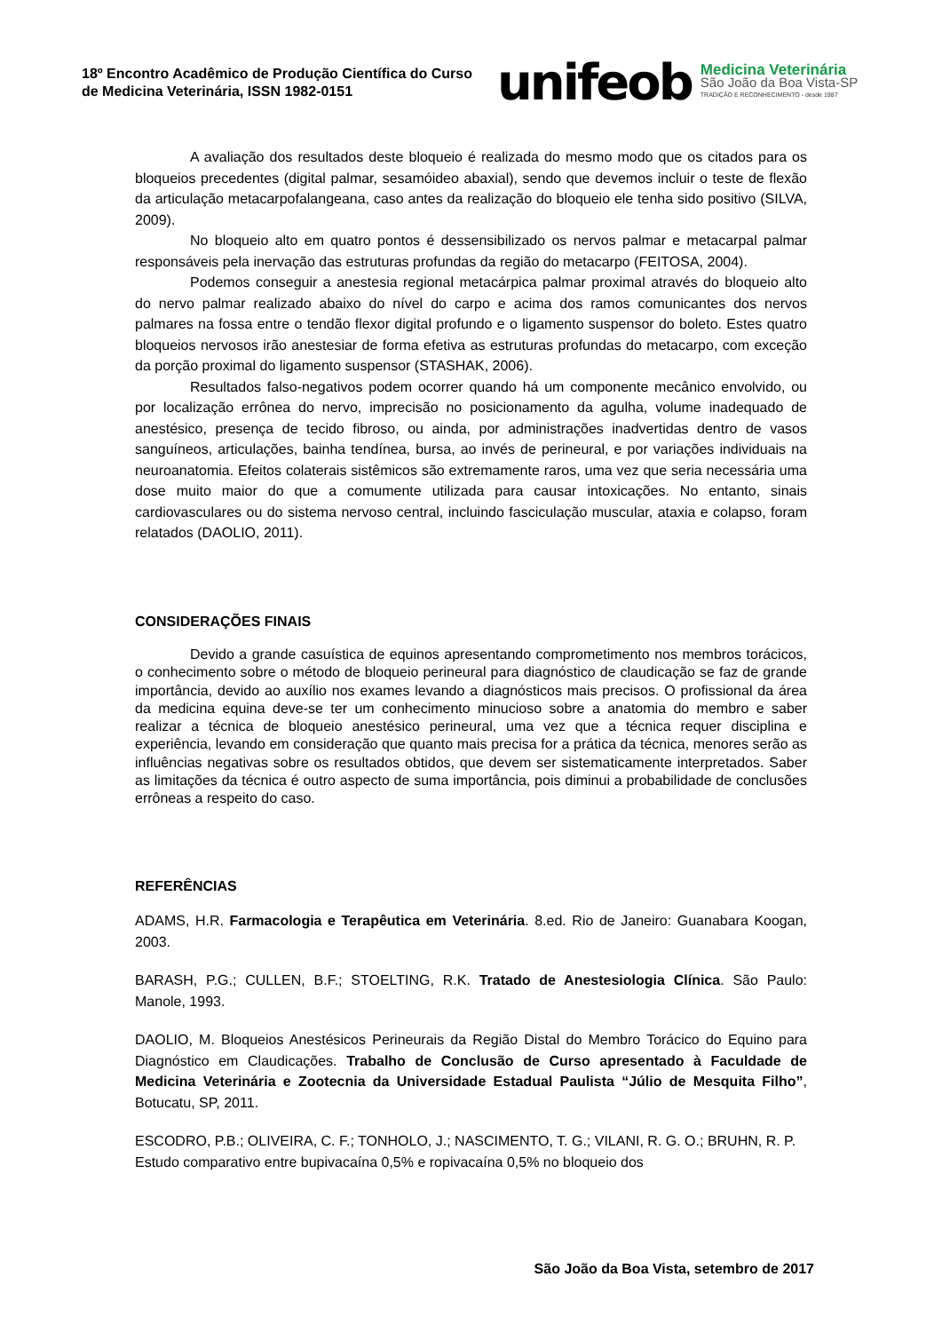18º Encontro Acadêmico de Produção Científica do Curso de Medicina Veterinária, ISSN 1982-0151
unifeob
Medicina Veterinária
São João da Boa Vista-SP
TRADIÇÃO E RECONHECIMENTO - desde 1987
A avaliação dos resultados deste bloqueio é realizada do mesmo modo que os citados para os bloqueios precedentes (digital palmar, sesamóideo abaxial), sendo que devemos incluir o teste de flexão da articulação metacarpofalangeana, caso antes da realização do bloqueio ele tenha sido positivo (SILVA, 2009).
No bloqueio alto em quatro pontos é dessensibilizado os nervos palmar e metacarpal palmar responsáveis pela inervação das estruturas profundas da região do metacarpo (FEITOSA, 2004).
Podemos conseguir a anestesia regional metacárpica palmar proximal através do bloqueio alto do nervo palmar realizado abaixo do nível do carpo e acima dos ramos comunicantes dos nervos palmares na fossa entre o tendão flexor digital profundo e o ligamento suspensor do boleto. Estes quatro bloqueios nervosos irão anestesiar de forma efetiva as estruturas profundas do metacarpo, com exceção da porção proximal do ligamento suspensor (STASHAK, 2006).
Resultados falso-negativos podem ocorrer quando há um componente mecânico envolvido, ou por localização errônea do nervo, imprecisão no posicionamento da agulha, volume inadequado de anestésico, presença de tecido fibroso, ou ainda, por administrações inadvertidas dentro de vasos sanguíneos, articulações, bainha tendínea, bursa, ao invés de perineural, e por variações individuais na neuroanatomia. Efeitos colaterais sistêmicos são extremamente raros, uma vez que seria necessária uma dose muito maior do que a comumente utilizada para causar intoxicações. No entanto, sinais cardiovasculares ou do sistema nervoso central, incluindo fasciculação muscular, ataxia e colapso, foram relatados (DAOLIO, 2011).
CONSIDERAÇÕES FINAIS
Devido a grande casuística de equinos apresentando comprometimento nos membros torácicos, o conhecimento sobre o método de bloqueio perineural para diagnóstico de claudicação se faz de grande importância, devido ao auxílio nos exames levando a diagnósticos mais precisos. O profissional da área da medicina equina deve-se ter um conhecimento minucioso sobre a anatomia do membro e saber realizar a técnica de bloqueio anestésico perineural, uma vez que a técnica requer disciplina e experiência, levando em consideração que quanto mais precisa for a prática da técnica, menores serão as influências negativas sobre os resultados obtidos, que devem ser sistematicamente interpretados. Saber as limitações da técnica é outro aspecto de suma importância, pois diminui a probabilidade de conclusões errôneas a respeito do caso.
REFERÊNCIAS
ADAMS, H.R. Farmacologia e Terapêutica em Veterinária. 8.ed. Rio de Janeiro: Guanabara Koogan, 2003.
BARASH, P.G.; CULLEN, B.F.; STOELTING, R.K. Tratado de Anestesiologia Clínica. São Paulo: Manole, 1993.
DAOLIO, M. Bloqueios Anestésicos Perineurais da Região Distal do Membro Torácico do Equino para Diagnóstico em Claudicações. Trabalho de Conclusão de Curso apresentado à Faculdade de Medicina Veterinária e Zootecnia da Universidade Estadual Paulista “Júlio de Mesquita Filho”, Botucatu, SP, 2011.
ESCODRO, P.B.; OLIVEIRA, C. F.; TONHOLO, J.; NASCIMENTO, T. G.; VILANI, R. G. O.; BRUHN, R. P. Estudo comparativo entre bupivacaína 0,5% e ropivacaína 0,5% no bloqueio dos
São João da Boa Vista, setembro de 2017